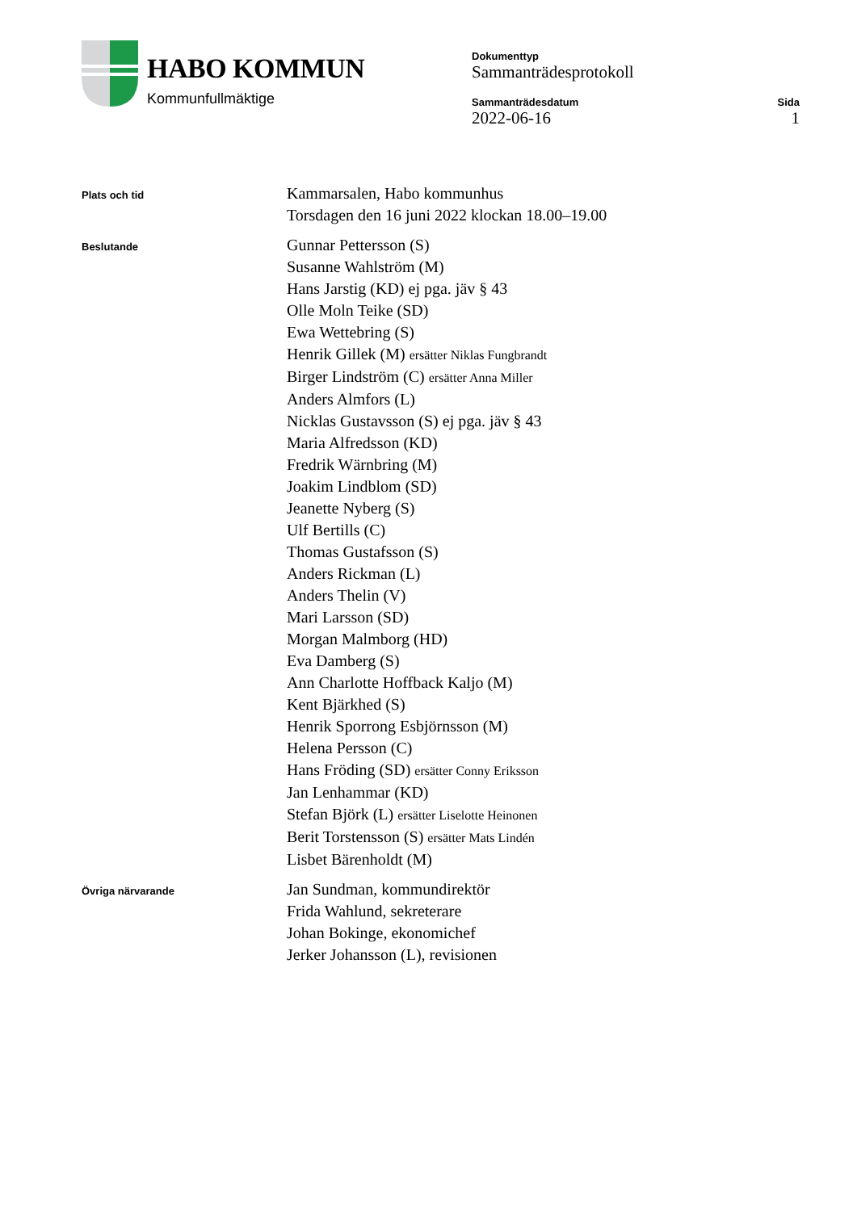HABO KOMMUN
Kommunfullmäktige
Dokumenttyp
Sammanträdesprotokoll
Sammanträdesdatum
2022-06-16
Sida
1
Plats och tid
Kammarsalen, Habo kommunhus
Torsdagen den 16 juni 2022 klockan 18.00–19.00
Beslutande
Gunnar Pettersson (S)
Susanne Wahlström (M)
Hans Jarstig (KD) ej pga. jäv § 43
Olle Moln Teike (SD)
Ewa Wettebring (S)
Henrik Gillek (M) ersätter Niklas Fungbrandt
Birger Lindström (C) ersätter Anna Miller
Anders Almfors (L)
Nicklas Gustavsson (S) ej pga. jäv § 43
Maria Alfredsson (KD)
Fredrik Wärnbring (M)
Joakim Lindblom (SD)
Jeanette Nyberg (S)
Ulf Bertills (C)
Thomas Gustafsson (S)
Anders Rickman (L)
Anders Thelin (V)
Mari Larsson (SD)
Morgan Malmborg (HD)
Eva Damberg (S)
Ann Charlotte Hoffback Kaljo (M)
Kent Bjärkhed (S)
Henrik Sporrong Esbjörnsson (M)
Helena Persson (C)
Hans Fröding (SD) ersätter Conny Eriksson
Jan Lenhammar (KD)
Stefan Björk (L) ersätter Liselotte Heinonen
Berit Torstensson (S) ersätter Mats Lindén
Lisbet Bärenholdt (M)
Övriga närvarande
Jan Sundman, kommundirektör
Frida Wahlund, sekreterare
Johan Bokinge, ekonomichef
Jerker Johansson (L), revisionen